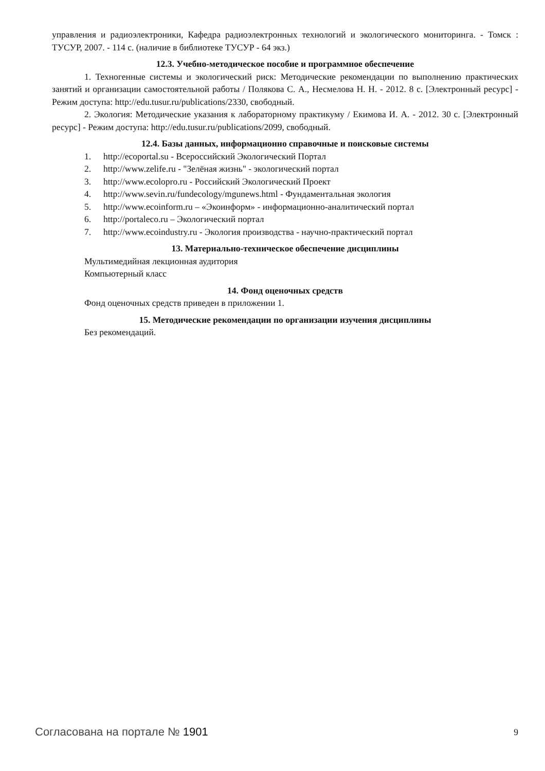управления и радиоэлектроники, Кафедра радиоэлектронных технологий и экологического мониторинга. - Томск : ТУСУР, 2007. - 114 с. (наличие в библиотеке ТУСУР - 64 экз.)
12.3. Учебно-методическое пособие и программное обеспечение
1. Техногенные системы и экологический риск: Методические рекомендации по выполнению практических занятий и организации самостоятельной работы / Полякова С. А., Несмелова Н. Н. - 2012. 8 с. [Электронный ресурс] - Режим доступа: http://edu.tusur.ru/publications/2330, свободный.
2. Экология: Методические указания к лабораторному практикуму / Екимова И. А. - 2012. 30 с. [Электронный ресурс] - Режим доступа: http://edu.tusur.ru/publications/2099, свободный.
12.4. Базы данных, информационно справочные и поисковые системы
1. http://ecoportal.su - Всероссийский Экологический Портал
2. http://www.zelife.ru - "Зелёная жизнь" - экологический портал
3. http://www.ecolopro.ru - Российский Экологический Проект
4. http://www.sevin.ru/fundecology/mgunews.html - Фундаментальная экология
5. http://www.ecoinform.ru – «Экоинформ» - информационно-аналитический портал
6. http://portaleco.ru – Экологический портал
7. http://www.ecoindustry.ru - Экология производства - научно-практический портал
13. Материально-техническое обеспечение дисциплины
Мультимедийная лекционная аудитория
Компьютерный класс
14. Фонд оценочных средств
Фонд оценочных средств приведен в приложении 1.
15. Методические рекомендации по организации изучения дисциплины
Без рекомендаций.
Согласована на портале № 1901 9